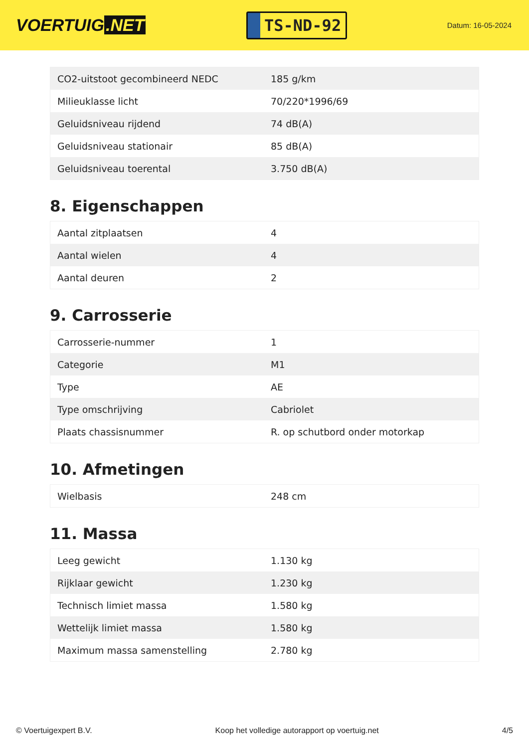VOERTUIG.NET
TS-ND-92
Datum: 16-05-2024
| CO2-uitstoot gecombineerd NEDC | 185 g/km |
| Milieuklasse licht | 70/220*1996/69 |
| Geluidsniveau rijdend | 74 dB(A) |
| Geluidsniveau stationair | 85 dB(A) |
| Geluidsniveau toerental | 3.750 dB(A) |
8. Eigenschappen
| Aantal zitplaatsen | 4 |
| Aantal wielen | 4 |
| Aantal deuren | 2 |
9. Carrosserie
| Carrosserie-nummer | 1 |
| Categorie | M1 |
| Type | AE |
| Type omschrijving | Cabriolet |
| Plaats chassisnummer | R. op schutbord onder motorkap |
10. Afmetingen
| Wielbasis | 248 cm |
11. Massa
| Leeg gewicht | 1.130 kg |
| Rijklaar gewicht | 1.230 kg |
| Technisch limiet massa | 1.580 kg |
| Wettelijk limiet massa | 1.580 kg |
| Maximum massa samenstelling | 2.780 kg |
© Voertuigexpert B.V. Koop het volledige autorapport op voertuig.net 4/5